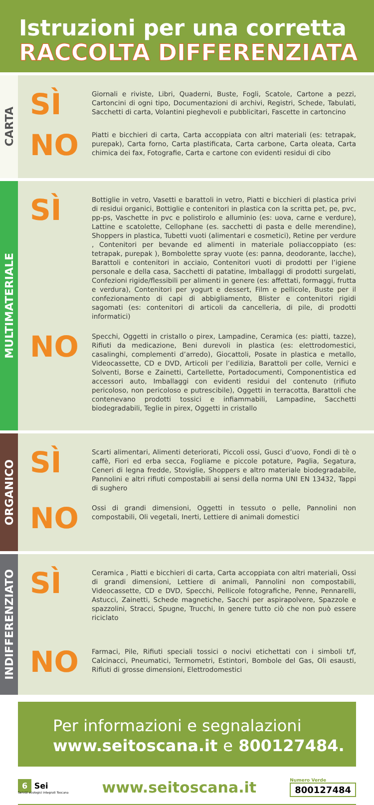Istruzioni per una corretta
RACCOLTA DIFFERENZIATA
CARTA
SÌ
Giornali e riviste, Libri, Quaderni, Buste, Fogli, Scatole, Cartone a pezzi, Cartoncini di ogni tipo, Documentazioni di archivi, Registri, Schede, Tabulati, Sacchetti di carta, Volantini pieghevoli e pubblicitari, Fascette in cartoncino
NO
Piatti e bicchieri di carta, Carta accoppiata con altri materiali (es: tetrapak, purepak), Carta forno, Carta plastificata, Carta carbone, Carta oleata, Carta chimica dei fax, Fotografie, Carta e cartone con evidenti residui di cibo
MULTIMATERIALE
SÌ
Bottiglie in vetro, Vasetti e barattoli in vetro, Piatti e bicchieri di plastica privi di residui organici, Bottiglie e contenitori in plastica con la scritta pet, pe, pvc, pp-ps, Vaschette in pvc e polistirolo e alluminio (es: uova, carne e verdure), Lattine e scatolette, Cellophane (es. sacchetti di pasta e delle merendine), Shoppers in plastica, Tubetti vuoti (alimentari e cosmetici), Retine per verdure , Contenitori per bevande ed alimenti in materiale poliaccoppiato (es: tetrapak, purepak ), Bombolette spray vuote (es: panna, deodorante, lacche), Barattoli e contenitori in acciaio, Contenitori vuoti di prodotti per l’igiene personale e della casa, Sacchetti di patatine, Imballaggi di prodotti surgelati, Confezioni rigide/flessibili per alimenti in genere (es: affettati, formaggi, frutta e verdura), Contenitori per yogurt e dessert, Film e pellicole, Buste per il confezionamento di capi di abbigliamento, Blister e contenitori rigidi sagomati (es: contenitori di articoli da cancelleria, di pile, di prodotti informatici)
NO
Specchi, Oggetti in cristallo o pirex, Lampadine, Ceramica (es: piatti, tazze), Rifiuti da medicazione, Beni durevoli in plastica (es: elettrodomestici, casalinghi, complementi d’arredo), Giocattoli, Posate in plastica e metallo, Videocassette, CD e DVD, Articoli per l’edilizia, Barattoli per colle, Vernici e Solventi, Borse e Zainetti, Cartellette, Portadocumenti, Componentistica ed accessori auto, Imballaggi con evidenti residui del contenuto (rifiuto pericoloso, non pericoloso e putrescibile), Oggetti in terracotta, Barattoli che contenevano prodotti tossici e infiammabili, Lampadine, Sacchetti biodegradabili, Teglie in pirex, Oggetti in cristallo
ORGANICO
SÌ
Scarti alimentari, Alimenti deteriorati, Piccoli ossi, Gusci d’uovo, Fondi di tè o caffè, Fiori ed erba secca, Fogliame e piccole potature, Paglia, Segatura, Ceneri di legna fredde, Stoviglie, Shoppers e altro materiale biodegradabile, Pannolini e altri rifiuti compostabili ai sensi della norma UNI EN 13432, Tappi di sughero
NO
Ossi di grandi dimensioni, Oggetti in tessuto o pelle, Pannolini non compostabili, Oli vegetali, Inerti, Lettiere di animali domestici
INDIFFERENZIATO
SÌ
Ceramica , Piatti e bicchieri di carta, Carta accoppiata con altri materiali, Ossi di grandi dimensioni, Lettiere di animali, Pannolini non compostabili, Videocassette, CD e DVD, Specchi, Pellicole fotografiche, Penne, Pennarelli, Astucci, Zainetti, Schede magnetiche, Sacchi per aspirapolvere, Spazzole e spazzolini, Stracci, Spugne, Trucchi, In genere tutto ciò che non può essere riciclato
NO
Farmaci, Pile, Rifiuti speciali tossici o nocivi etichettati con i simboli t/f, Calcinacci, Pneumatici, Termometri, Estintori, Bombole del Gas, Oli esausti, Rifiuti di grosse dimensioni, Elettrodomestici
Per informazioni e segnalazioni
www.seitoscana.it e 800127484.
6 Sei
Servizi ecologici integrati Toscana
www.seitoscana.it
Numero Verde
800127484